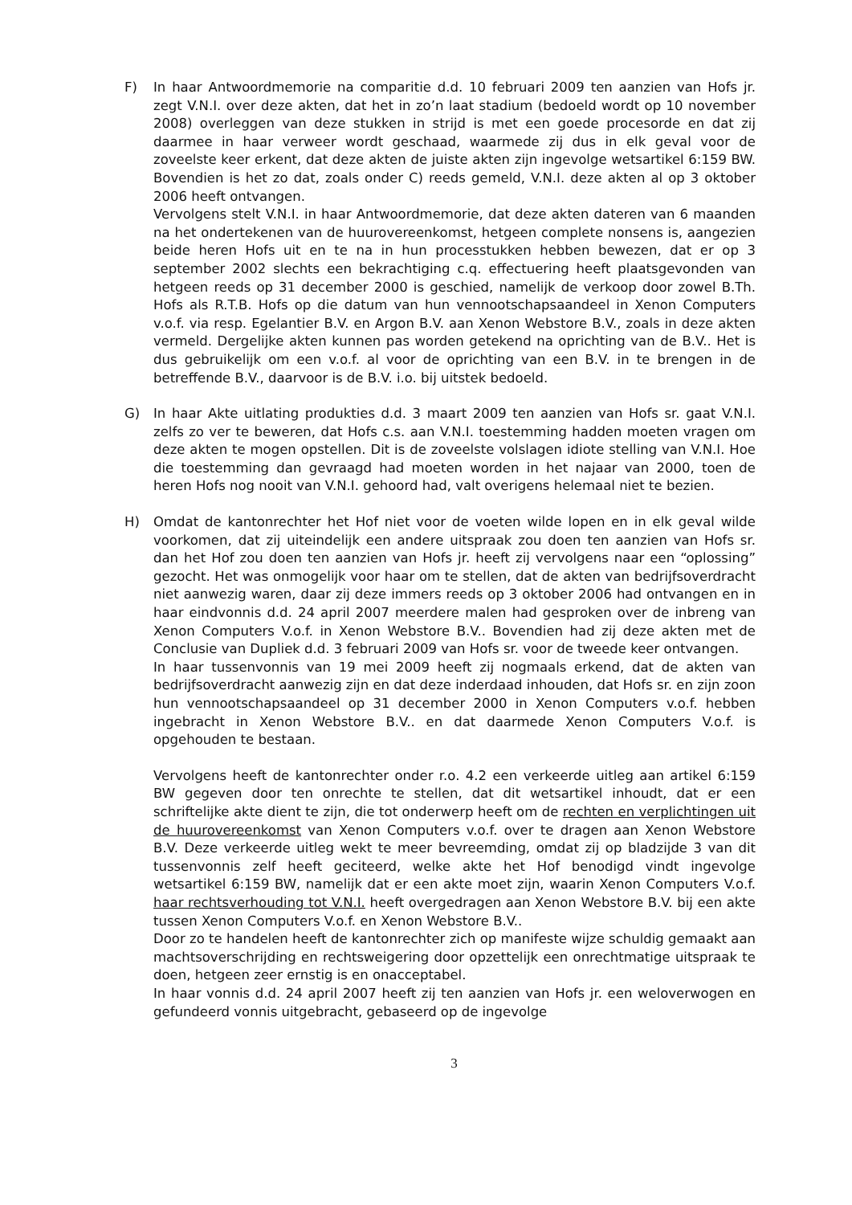F) In haar Antwoordmemorie na comparitie d.d. 10 februari 2009 ten aanzien van Hofs jr. zegt V.N.I. over deze akten, dat het in zo’n laat stadium (bedoeld wordt op 10 november 2008) overleggen van deze stukken in strijd is met een goede procesorde en dat zij daarmee in haar verweer wordt geschaad, waarmede zij dus in elk geval voor de zoveelste keer erkent, dat deze akten de juiste akten zijn ingevolge wetsartikel 6:159 BW. Bovendien is het zo dat, zoals onder C) reeds gemeld, V.N.I. deze akten al op 3 oktober 2006 heeft ontvangen.
Vervolgens stelt V.N.I. in haar Antwoordmemorie, dat deze akten dateren van 6 maanden na het ondertekenen van de huurovereenkomst, hetgeen complete nonsens is, aangezien beide heren Hofs uit en te na in hun processtukken hebben bewezen, dat er op 3 september 2002 slechts een bekrachtiging c.q. effectuering heeft plaatsgevonden van hetgeen reeds op 31 december 2000 is geschied, namelijk de verkoop door zowel B.Th. Hofs als R.T.B. Hofs op die datum van hun vennootschapsaandeel in Xenon Computers v.o.f. via resp. Egelantier B.V. en Argon B.V. aan Xenon Webstore B.V., zoals in deze akten vermeld. Dergelijke akten kunnen pas worden getekend na oprichting van de B.V.. Het is dus gebruikelijk om een v.o.f. al voor de oprichting van een B.V. in te brengen in de betreffende B.V., daarvoor is de B.V. i.o. bij uitstek bedoeld.
G) In haar Akte uitlating produkties d.d. 3 maart 2009 ten aanzien van Hofs sr. gaat V.N.I. zelfs zo ver te beweren, dat Hofs c.s. aan V.N.I. toestemming hadden moeten vragen om deze akten te mogen opstellen. Dit is de zoveelste volslagen idiote stelling van V.N.I. Hoe die toestemming dan gevraagd had moeten worden in het najaar van 2000, toen de heren Hofs nog nooit van V.N.I. gehoord had, valt overigens helemaal niet te bezien.
H) Omdat de kantonrechter het Hof niet voor de voeten wilde lopen en in elk geval wilde voorkomen, dat zij uiteindelijk een andere uitspraak zou doen ten aanzien van Hofs sr. dan het Hof zou doen ten aanzien van Hofs jr. heeft zij vervolgens naar een “oplossing” gezocht. Het was onmogelijk voor haar om te stellen, dat de akten van bedrijfsoverdracht niet aanwezig waren, daar zij deze immers reeds op 3 oktober 2006 had ontvangen en in haar eindvonnis d.d. 24 april 2007 meerdere malen had gesproken over de inbreng van Xenon Computers V.o.f. in Xenon Webstore B.V.. Bovendien had zij deze akten met de Conclusie van Dupliek d.d. 3 februari 2009 van Hofs sr. voor de tweede keer ontvangen.
In haar tussenvonnis van 19 mei 2009 heeft zij nogmaals erkend, dat de akten van bedrijfsoverdracht aanwezig zijn en dat deze inderdaad inhouden, dat Hofs sr. en zijn zoon hun vennootschapsaandeel op 31 december 2000 in Xenon Computers v.o.f. hebben ingebracht in Xenon Webstore B.V.. en dat daarmede Xenon Computers V.o.f. is opgehouden te bestaan.
Vervolgens heeft de kantonrechter onder r.o. 4.2 een verkeerde uitleg aan artikel 6:159 BW gegeven door ten onrechte te stellen, dat dit wetsartikel inhoudt, dat er een schriftelijke akte dient te zijn, die tot onderwerp heeft om de rechten en verplichtingen uit de huurovereenkomst van Xenon Computers v.o.f. over te dragen aan Xenon Webstore B.V. Deze verkeerde uitleg wekt te meer bevreemding, omdat zij op bladzijde 3 van dit tussenvonnis zelf heeft geciteerd, welke akte het Hof benodigd vindt ingevolge wetsartikel 6:159 BW, namelijk dat er een akte moet zijn, waarin Xenon Computers V.o.f. haar rechtsverhouding tot V.N.I. heeft overgedragen aan Xenon Webstore B.V. bij een akte tussen Xenon Computers V.o.f. en Xenon Webstore B.V..
Door zo te handelen heeft de kantonrechter zich op manifeste wijze schuldig gemaakt aan machtsoverschrijding en rechtsweigering door opzettelijk een onrechtmatige uitspraak te doen, hetgeen zeer ernstig is en onacceptabel.
In haar vonnis d.d. 24 april 2007 heeft zij ten aanzien van Hofs jr. een weloverwogen en gefundeerd vonnis uitgebracht, gebaseerd op de ingevolge
3